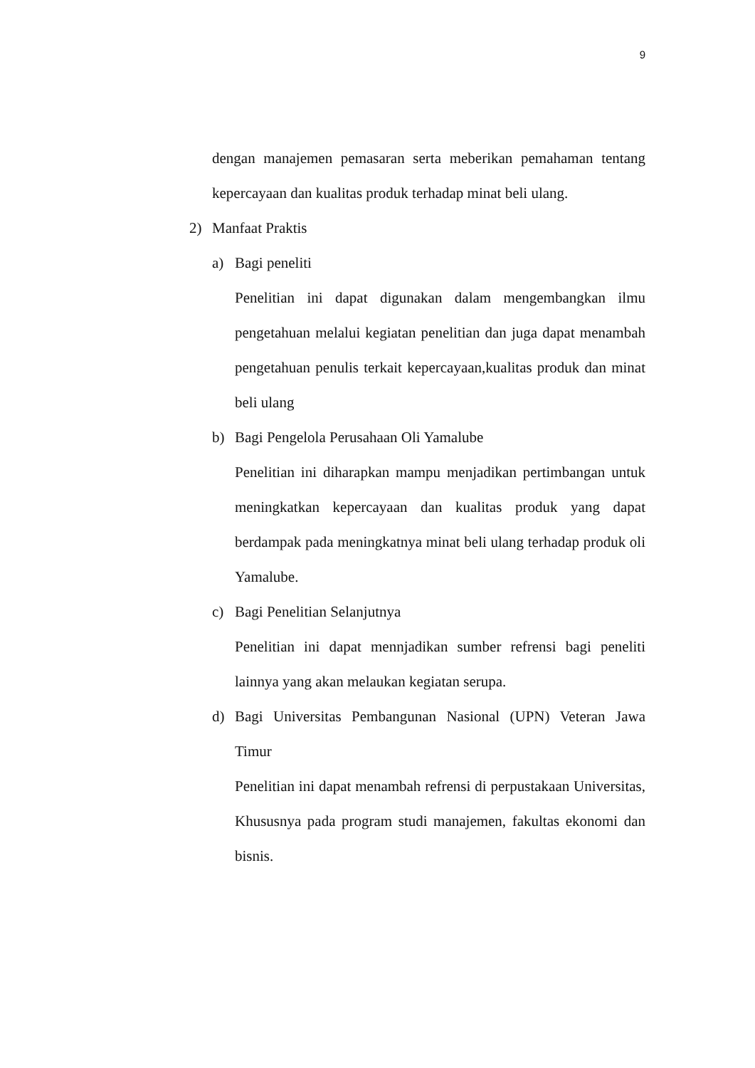9
dengan manajemen pemasaran serta meberikan pemahaman tentang kepercayaan dan kualitas produk terhadap minat beli ulang.
2) Manfaat Praktis
a) Bagi peneliti
Penelitian ini dapat digunakan dalam mengembangkan ilmu pengetahuan melalui kegiatan penelitian dan juga dapat menambah pengetahuan penulis terkait kepercayaan,kualitas produk dan minat beli ulang
b) Bagi Pengelola Perusahaan Oli Yamalube
Penelitian ini diharapkan mampu menjadikan pertimbangan untuk meningkatkan kepercayaan dan kualitas produk yang dapat berdampak pada meningkatnya minat beli ulang terhadap produk oli Yamalube.
c) Bagi Penelitian Selanjutnya
Penelitian ini dapat mennjadikan sumber refrensi bagi peneliti lainnya yang akan melaukan kegiatan serupa.
d)
Bagi Universitas Pembangunan Nasional (UPN) Veteran Jawa Timur
Penelitian ini dapat menambah refrensi di perpustakaan Universitas, Khususnya pada program studi manajemen, fakultas ekonomi dan bisnis.